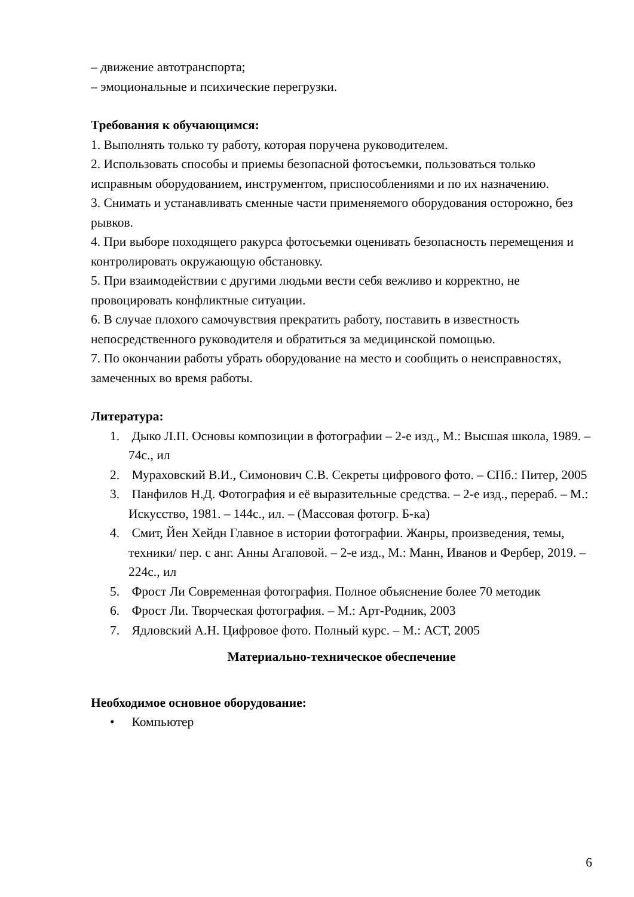– движение автотранспорта;
– эмоциональные и психические перегрузки.
Требования к обучающимся:
1. Выполнять только ту работу, которая поручена руководителем.
2. Использовать способы и приемы безопасной фотосъемки, пользоваться только исправным оборудованием, инструментом, приспособлениями и по их назначению.
3. Снимать и устанавливать сменные части применяемого оборудования осторожно, без рывков.
4. При выборе походящего ракурса фотосъемки оценивать безопасность перемещения и контролировать окружающую обстановку.
5. При взаимодействии с другими людьми вести себя вежливо и корректно, не провоцировать конфликтные ситуации.
6. В случае плохого самочувствия прекратить работу, поставить в известность непосредственного руководителя и обратиться за медицинской помощью.
7. По окончании работы убрать оборудование на место и сообщить о неисправностях, замеченных во время работы.
Литература:
1. Дыко Л.П. Основы композиции в фотографии – 2-е изд., М.: Высшая школа, 1989. – 74с., ил
2. Мураховский В.И., Симонович С.В. Секреты цифрового фото. – СПб.: Питер, 2005
3. Панфилов Н.Д. Фотография и её выразительные средства. – 2-е изд., перераб. – М.: Искусство, 1981. – 144с., ил. – (Массовая фотогр. Б-ка)
4. Смит, Йен Хейдн Главное в истории фотографии. Жанры, произведения, темы, техники/ пер. с анг. Анны Агаповой. – 2-е изд., М.: Манн, Иванов и Фербер, 2019. – 224с., ил
5. Фрост Ли Современная фотография. Полное объяснение более 70 методик
6. Фрост Ли. Творческая фотография. – М.: Арт-Родник, 2003
7. Ядловский А.Н. Цифровое фото. Полный курс. – М.: АСТ, 2005
Материально-техническое обеспечение
Необходимое основное оборудование:
• Компьютер
6